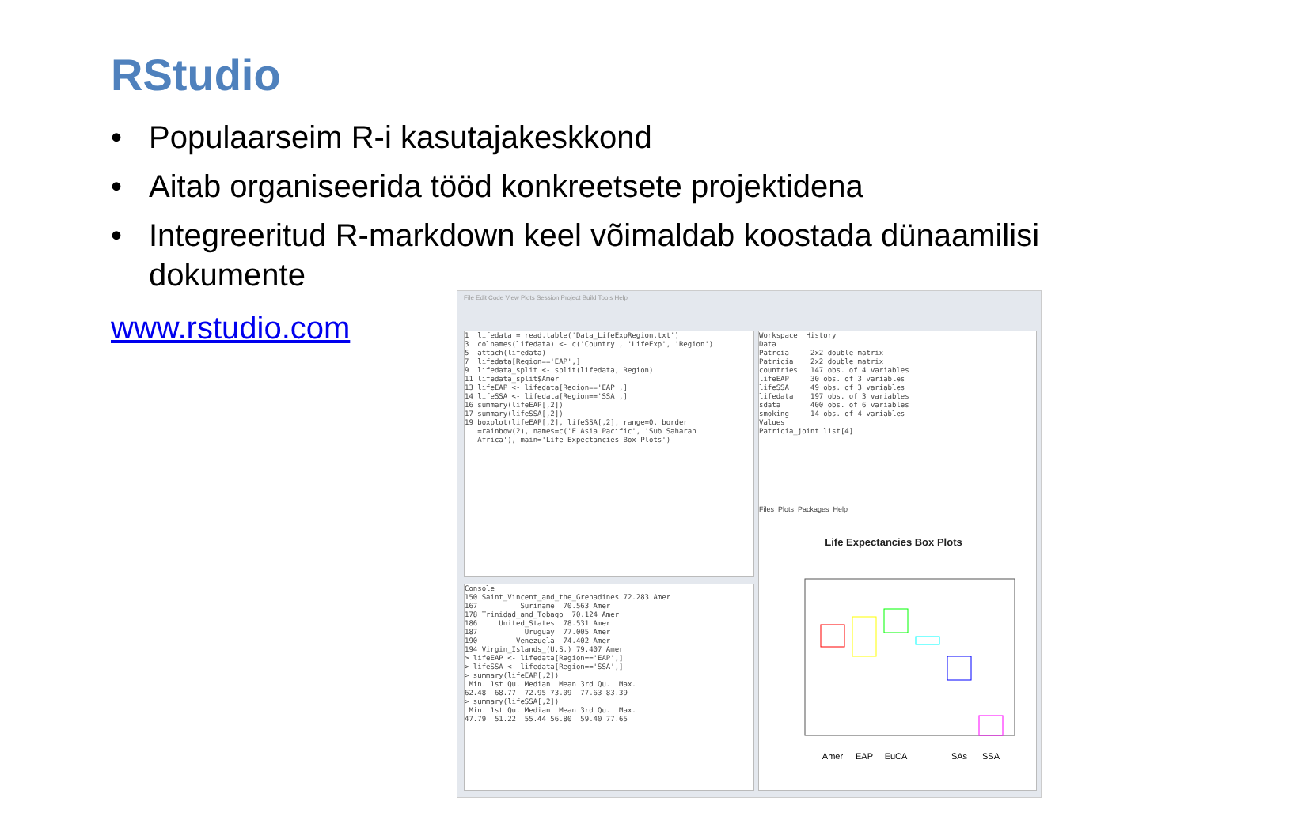RStudio
• Populaarseim R-i kasutajakeskkond
• Aitab organiseerida tööd konkreetsete projektidena
• Integreeritud R-markdown keel võimaldab koostada dünaamilisi dokumente
www.rstudio.com
File Edit Code View Plots Session Project Build Tools Help
1 lifedata = read.table('Data_LifeExpRegion.txt') 3 colnames(lifedata) <- c('Country', 'LifeExp', 'Region') 5 attach(lifedata) 7 lifedata[Region=='EAP',] 9 lifedata_split <- split(lifedata, Region) 11 lifedata_split$Amer 13 lifeEAP <- lifedata[Region=='EAP',] 14 lifeSSA <- lifedata[Region=='SSA',] 16 summary(lifeEAP[,2]) 17 summary(lifeSSA[,2]) 19 boxplot(lifeEAP[,2], lifeSSA[,2], range=0, border =rainbow(2), names=c('E Asia Pacific', 'Sub Saharan Africa'), main='Life Expectancies Box Plots')
Console 150 Saint_Vincent_and_the_Grenadines 72.283 Amer 167 Suriname 70.563 Amer 178 Trinidad_and_Tobago 70.124 Amer 186 United_States 78.531 Amer 187 Uruguay 77.005 Amer 190 Venezuela 74.402 Amer 194 Virgin_Islands_(U.S.) 79.407 Amer > lifeEAP <- lifedata[Region=='EAP',] > lifeSSA <- lifedata[Region=='SSA',] > summary(lifeEAP[,2]) Min. 1st Qu. Median Mean 3rd Qu. Max. 62.48 68.77 72.95 73.09 77.63 83.39 > summary(lifeSSA[,2]) Min. 1st Qu. Median Mean 3rd Qu. Max. 47.79 51.22 55.44 56.80 59.40 77.65
Workspace History Data Patrcia 2x2 double matrix Patricia 2x2 double matrix countries 147 obs. of 4 variables lifeEAP 30 obs. of 3 variables lifeSSA 49 obs. of 3 variables lifedata 197 obs. of 3 variables sdata 400 obs. of 6 variables smoking 14 obs. of 4 variables Values Patricia_joint list[4]
Files Plots Packages Help
Life Expectancies Box Plots
Amer
EAP
EuCA
SAs
SSA